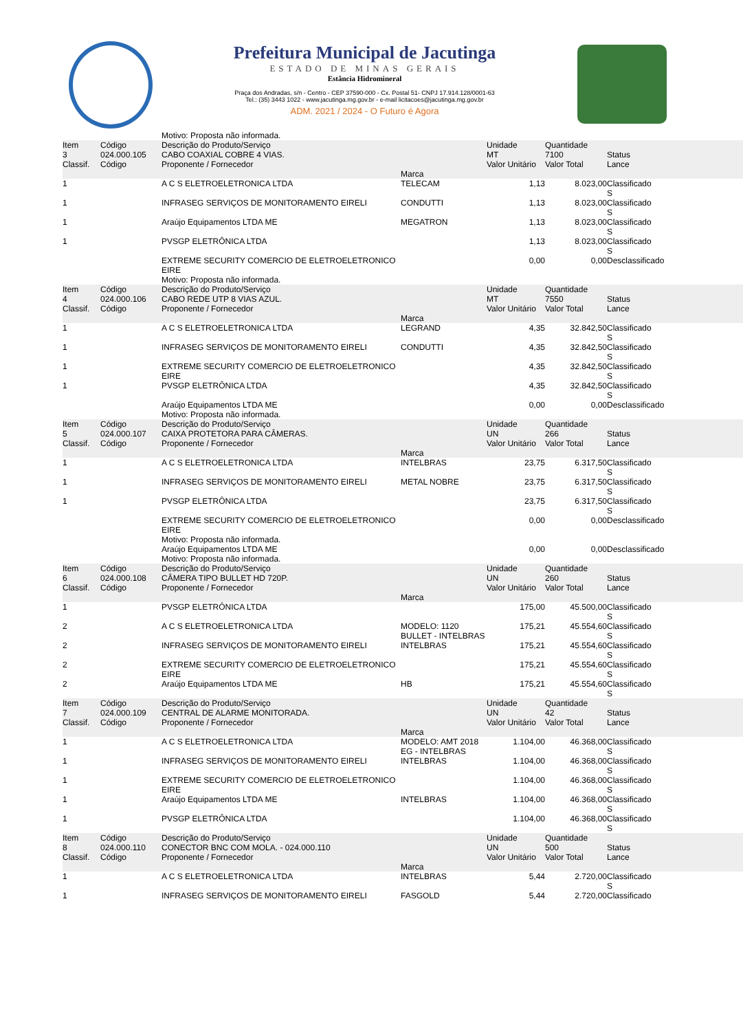Prefeitura Municipal de Jacutinga
ESTADO DE MINAS GERAIS
Estância Hidromineral
Praça dos Andradas, s/n - Centro - CEP 37590-000 - Cx. Postal 51- CNPJ 17.914.128/0001-63
Tel.: (35) 3443 1022 - www.jacutinga.mg.gov.br - e-mail licitacoes@jacutinga.mg.gov.br
ADM. 2021 / 2024 - O Futuro é Agora
| | | Motivo: Proposta não informada. | | | | |
| Item 3 Classif. | Código 024.000.105 Código | Descrição do Produto/Serviço CABO COAXIAL COBRE 4 VIAS. Proponente / Fornecedor | Marca | Unidade MT Valor Unitário | Quantidade 7100 Valor Total | Status Lance |
| 1 | | A C S ELETROELETRONICA LTDA | TELECAM | 1,13 | 8.023,00 | Classificado S |
| 1 | | INFRASEG SERVIÇOS DE MONITORAMENTO EIRELI | CONDUTTI | 1,13 | 8.023,00 | Classificado S |
| 1 | | Araújo Equipamentos LTDA ME | MEGATRON | 1,13 | 8.023,00 | Classificado S |
| 1 | | PVSGP ELETRÔNICA LTDA | | 1,13 | 8.023,00 | Classificado S |
| | | EXTREME SECURITY COMERCIO DE ELETROELETRONICO EIRE Motivo: Proposta não informada. | | 0,00 | 0,00 | Desclassificado |
| Item 4 Classif. | Código 024.000.106 Código | Descrição do Produto/Serviço CABO REDE UTP 8 VIAS AZUL. Proponente / Fornecedor | Marca | Unidade MT Valor Unitário | Quantidade 7550 Valor Total | Status Lance |
| 1 | | A C S ELETROELETRONICA LTDA | LEGRAND | 4,35 | 32.842,50 | Classificado S |
| 1 | | INFRASEG SERVIÇOS DE MONITORAMENTO EIRELI | CONDUTTI | 4,35 | 32.842,50 | Classificado S |
| 1 | | EXTREME SECURITY COMERCIO DE ELETROELETRONICO EIRE | | 4,35 | 32.842,50 | Classificado S |
| 1 | | PVSGP ELETRÔNICA LTDA | | 4,35 | 32.842,50 | Classificado S |
| | | Araújo Equipamentos LTDA ME Motivo: Proposta não informada. | | 0,00 | 0,00 | Desclassificado |
| Item 5 Classif. | Código 024.000.107 Código | Descrição do Produto/Serviço CAIXA PROTETORA PARA CÂMERAS. Proponente / Fornecedor | Marca | Unidade UN Valor Unitário | Quantidade 266 Valor Total | Status Lance |
| 1 | | A C S ELETROELETRONICA LTDA | INTELBRAS | 23,75 | 6.317,50 | Classificado S |
| 1 | | INFRASEG SERVIÇOS DE MONITORAMENTO EIRELI | METAL NOBRE | 23,75 | 6.317,50 | Classificado S |
| 1 | | PVSGP ELETRÔNICA LTDA | | 23,75 | 6.317,50 | Classificado S |
| | | EXTREME SECURITY COMERCIO DE ELETROELETRONICO EIRE Motivo: Proposta não informada. | | 0,00 | 0,00 | Desclassificado |
| | | Araújo Equipamentos LTDA ME Motivo: Proposta não informada. | | 0,00 | 0,00 | Desclassificado |
| Item 6 Classif. | Código 024.000.108 Código | Descrição do Produto/Serviço CÂMERA TIPO BULLET HD 720P. Proponente / Fornecedor | Marca | Unidade UN Valor Unitário | Quantidade 260 Valor Total | Status Lance |
| 1 | | PVSGP ELETRÔNICA LTDA | | 175,00 | 45.500,00 | Classificado S |
| 2 | | A C S ELETROELETRONICA LTDA | MODELO: 1120 BULLET - INTELBRAS | 175,21 | 45.554,60 | Classificado S |
| 2 | | INFRASEG SERVIÇOS DE MONITORAMENTO EIRELI | INTELBRAS | 175,21 | 45.554,60 | Classificado S |
| 2 | | EXTREME SECURITY COMERCIO DE ELETROELETRONICO EIRE | | 175,21 | 45.554,60 | Classificado S |
| 2 | | Araújo Equipamentos LTDA ME | HB | 175,21 | 45.554,60 | Classificado S |
| Item 7 Classif. | Código 024.000.109 Código | Descrição do Produto/Serviço CENTRAL DE ALARME MONITORADA. Proponente / Fornecedor | Marca | Unidade UN Valor Unitário | Quantidade 42 Valor Total | Status Lance |
| 1 | | A C S ELETROELETRONICA LTDA | MODELO: AMT 2018 EG - INTELBRAS | 1.104,00 | 46.368,00 | Classificado S |
| 1 | | INFRASEG SERVIÇOS DE MONITORAMENTO EIRELI | INTELBRAS | 1.104,00 | 46.368,00 | Classificado S |
| 1 | | EXTREME SECURITY COMERCIO DE ELETROELETRONICO EIRE | | 1.104,00 | 46.368,00 | Classificado S |
| 1 | | Araújo Equipamentos LTDA ME | INTELBRAS | 1.104,00 | 46.368,00 | Classificado S |
| 1 | | PVSGP ELETRÔNICA LTDA | | 1.104,00 | 46.368,00 | Classificado S |
| Item 8 Classif. | Código 024.000.110 Código | Descrição do Produto/Serviço CONECTOR BNC COM MOLA. - 024.000.110 Proponente / Fornecedor | Marca | Unidade UN Valor Unitário | Quantidade 500 Valor Total | Status Lance |
| 1 | | A C S ELETROELETRONICA LTDA | INTELBRAS | 5,44 | 2.720,00 | Classificado S |
| 1 | | INFRASEG SERVIÇOS DE MONITORAMENTO EIRELI | FASGOLD | 5,44 | 2.720,00 | Classificado |